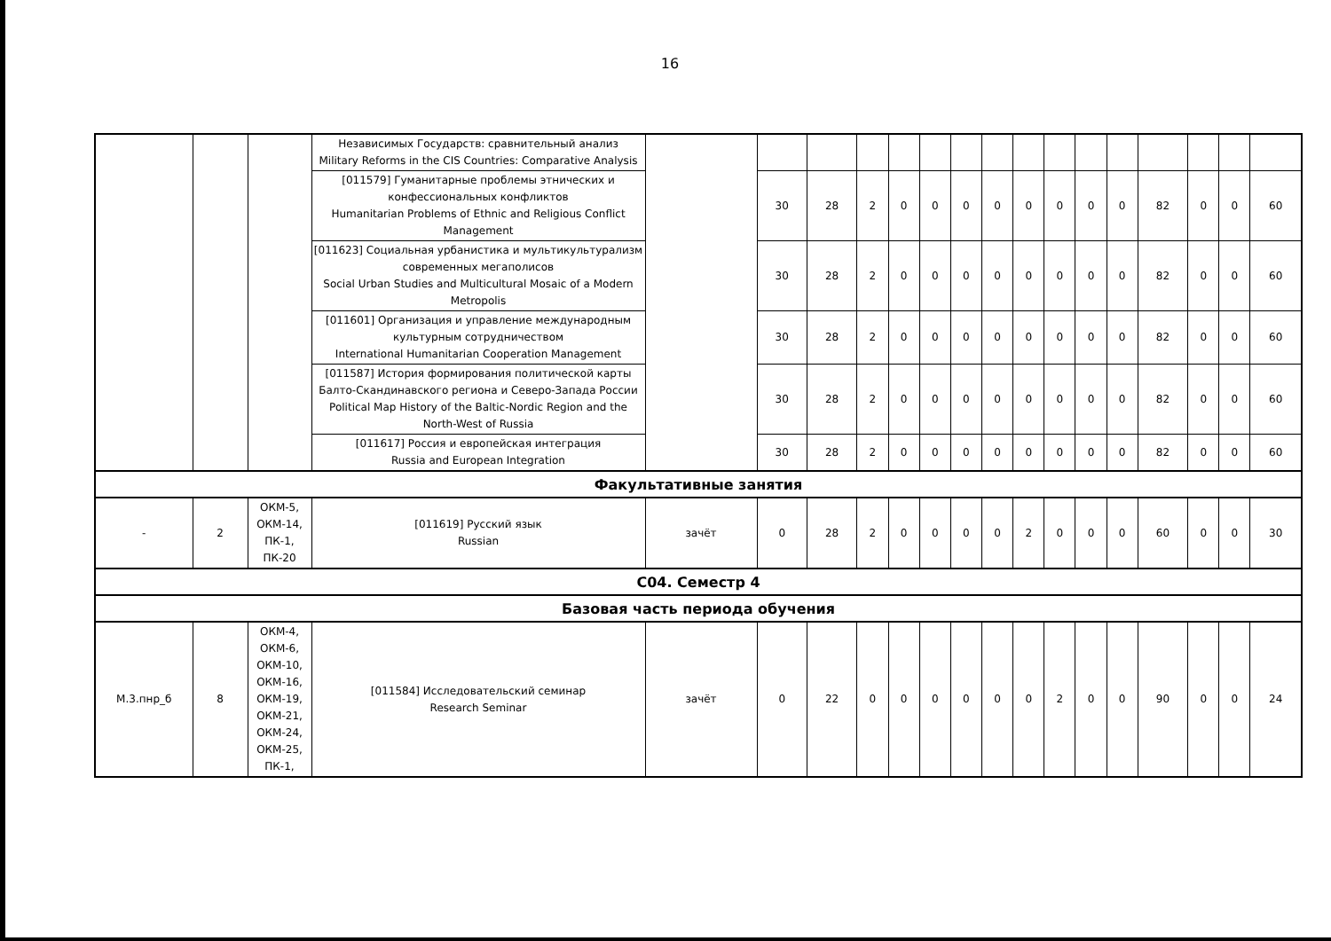16
| | | | Независимых Государств: сравнительный анализ Military Reforms in the CIS Countries: Comparative Analysis | | | | | | | | | | | | | | | | |
| | | | [011579] Гуманитарные проблемы этнических и конфессиональных конфликтов Humanitarian Problems of Ethnic and Religious Conflict Management | | 30 | 28 | 2 | 0 | 0 | 0 | 0 | 0 | 0 | 0 | 0 | 82 | 0 | 0 | 60 |
| | | | [011623] Социальная урбанистика и мультикультурализм современных мегаполисов Social Urban Studies and Multicultural Mosaic of a Modern Metropolis | | 30 | 28 | 2 | 0 | 0 | 0 | 0 | 0 | 0 | 0 | 0 | 82 | 0 | 0 | 60 |
| | | | [011601] Организация и управление международным культурным сотрудничеством International Humanitarian Cooperation Management | | 30 | 28 | 2 | 0 | 0 | 0 | 0 | 0 | 0 | 0 | 0 | 82 | 0 | 0 | 60 |
| | | | [011587] История формирования политической карты Балто-Скандинавского региона и Северо-Запада России Political Map History of the Baltic-Nordic Region and the North-West of Russia | | 30 | 28 | 2 | 0 | 0 | 0 | 0 | 0 | 0 | 0 | 0 | 82 | 0 | 0 | 60 |
| | | | [011617] Россия и европейская интеграция Russia and European Integration | | 30 | 28 | 2 | 0 | 0 | 0 | 0 | 0 | 0 | 0 | 0 | 82 | 0 | 0 | 60 |
| Факультативные занятия | | | | | | | | | | | | | | | | | | | |
| - | 2 | ОКМ-5, ОКМ-14, ПК-1, ПК-20 | [011619] Русский язык Russian | зачёт | 0 | 28 | 2 | 0 | 0 | 0 | 0 | 2 | 0 | 0 | 0 | 60 | 0 | 0 | 30 |
| С04. Семестр 4 | | | | | | | | | | | | | | | | | | | |
| Базовая часть периода обучения | | | | | | | | | | | | | | | | | | | |
| М.3.пнр_б | 8 | ОКМ-4, ОКМ-6, ОКМ-10, ОКМ-16, ОКМ-19, ОКМ-21, ОКМ-24, ОКМ-25, ПК-1, | [011584] Исследовательский семинар Research Seminar | зачёт | 0 | 22 | 0 | 0 | 0 | 0 | 0 | 0 | 2 | 0 | 0 | 90 | 0 | 0 | 24 |